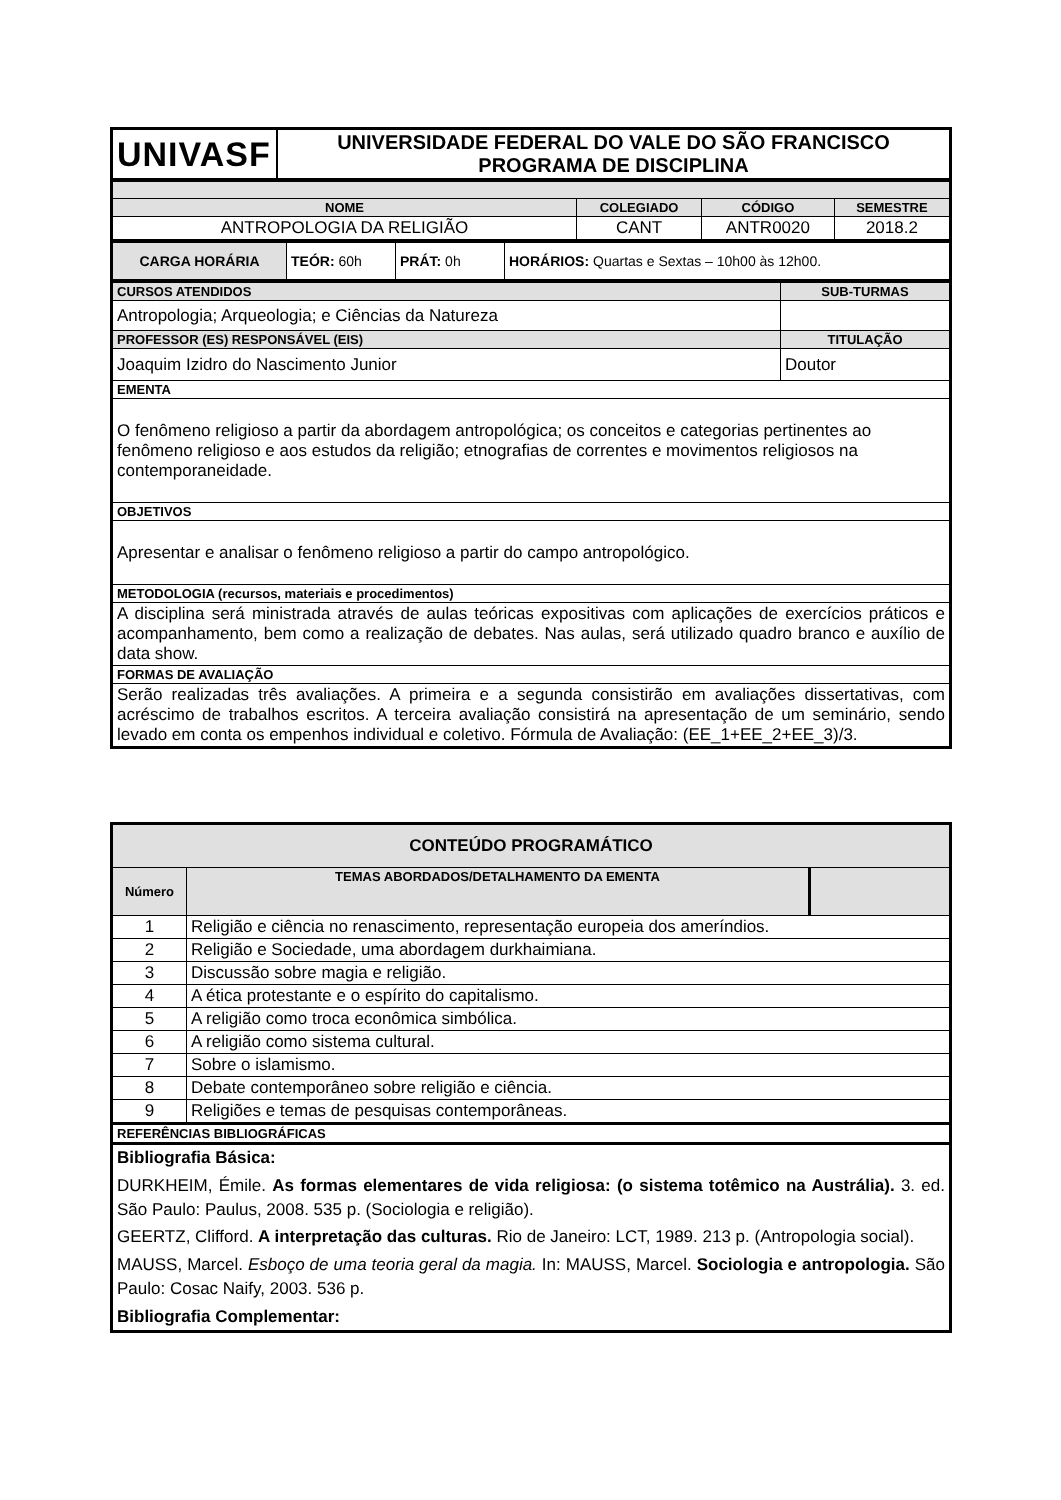| UNIVASF | UNIVERSIDADE FEDERAL DO VALE DO SÃO FRANCISCO PROGRAMA DE DISCIPLINA |
| NOME | COLEGIADO | CÓDIGO | SEMESTRE |
| ANTROPOLOGIA DA RELIGIÃO | CANT | ANTR0020 | 2018.2 |
| CARGA HORÁRIA | TEÓR: 60h | PRÁT: 0h | HORÁRIOS: Quartas e Sextas – 10h00 às 12h00. |
| CURSOS ATENDIDOS | SUB-TURMAS |
| Antropologia; Arqueologia; e Ciências da Natureza | |
| PROFESSOR (ES) RESPONSÁVEL (EIS) | TITULAÇÃO |
| Joaquim Izidro do Nascimento Junior | Doutor |
| EMENTA | |
| O fenômeno religioso a partir da abordagem antropológica; os conceitos e categorias pertinentes ao fenômeno religioso e aos estudos da religião; etnografias de correntes e movimentos religiosos na contemporaneidade. | |
| OBJETIVOS | |
| Apresentar e analisar o fenômeno religioso a partir do campo antropológico. | |
| METODOLOGIA (recursos, materiais e procedimentos) | |
| A disciplina será ministrada através de aulas teóricas expositivas com aplicações de exercícios práticos e acompanhamento, bem como a realização de debates. Nas aulas, será utilizado quadro branco e auxílio de data show. | |
| FORMAS DE AVALIAÇÃO | |
| Serão realizadas três avaliações. A primeira e a segunda consistirão em avaliações dissertativas, com acréscimo de trabalhos escritos. A terceira avaliação consistirá na apresentação de um seminário, sendo levado em conta os empenhos individual e coletivo. Fórmula de Avaliação: (EE_1+EE_2+EE_3)/3. | |
| CONTEÚDO PROGRAMÁTICO | | |
| --- | --- | --- |
| Número | TEMAS ABORDADOS/DETALHAMENTO DA EMENTA | |
| 1 | Religião e ciência no renascimento, representação europeia dos ameríndios. | |
| 2 | Religião e Sociedade, uma abordagem durkhaimiana. | |
| 3 | Discussão sobre magia e religião. | |
| 4 | A ética protestante e o espírito do capitalismo. | |
| 5 | A religião como troca econômica simbólica. | |
| 6 | A religião como sistema cultural. | |
| 7 | Sobre o islamismo. | |
| 8 | Debate contemporâneo sobre religião e ciência. | |
| 9 | Religiões e temas de pesquisas contemporâneas. | |
| REFERÊNCIAS BIBLIOGRÁFICAS | | |
| Bibliografia Básica: DURKHEIM, Émile. As formas elementares de vida religiosa: (o sistema totêmico na Austrália). 3. ed. São Paulo: Paulus, 2008. 535 p. (Sociologia e religião). GEERTZ, Clifford. A interpretação das culturas. Rio de Janeiro: LCT, 1989. 213 p. (Antropologia social). MAUSS, Marcel. Esboço de uma teoria geral da magia. In: MAUSS, Marcel. Sociologia e antropologia. São Paulo: Cosac Naify, 2003. 536 p. Bibliografia Complementar: | | |